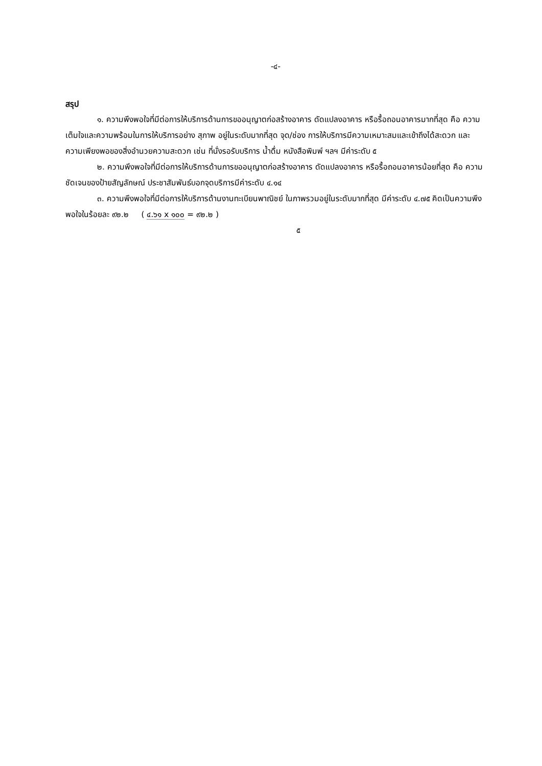-๔-
สรุป
๑. ความพึงพอใจที่มีต่อการให้บริการด้านการขออนุญาตก่อสร้างอาคาร ดัดแปลงอาคาร หรือรื้อถอนอาคารมากที่สุด คือ ความเต็มใจและความพร้อมในการให้บริการอย่าง สุภาพ อยู่ในระดับมากที่สุด จุด/ช่อง การให้บริการมีความเหมาะสมและเข้าถึงได้สะดวก และความเพียงพอของสิ่งอำนวยความสะดวก เช่น ที่นั่งรอรับบริการ น้ำดื่ม หนังสือพิมพ์ ฯลฯ มีค่าระดับ ๕
๒. ความพึงพอใจที่มีต่อการให้บริการด้านการขออนุญาตก่อสร้างอาคาร ดัดแปลงอาคาร หรือรื้อถอนอาคารน้อยที่สุด คือ ความชัดเจนของป้ายสัญลักษณ์ ประชาสัมพันธ์บอกจุดบริการมีค่าระดับ ๔.๑๔
๓. ความพึงพอใจที่มีต่อการให้บริการด้านงานทะเบียนพาณิชย์ ในภาพรวมอยู่ในระดับมากที่สุด มีค่าระดับ ๔.๗๕ คิดเป็นความพึงพอใจในร้อยละ ๙๒.๒ ( ๔.๖๑ x ๑๐๐ = ๙๒.๒ )
๕